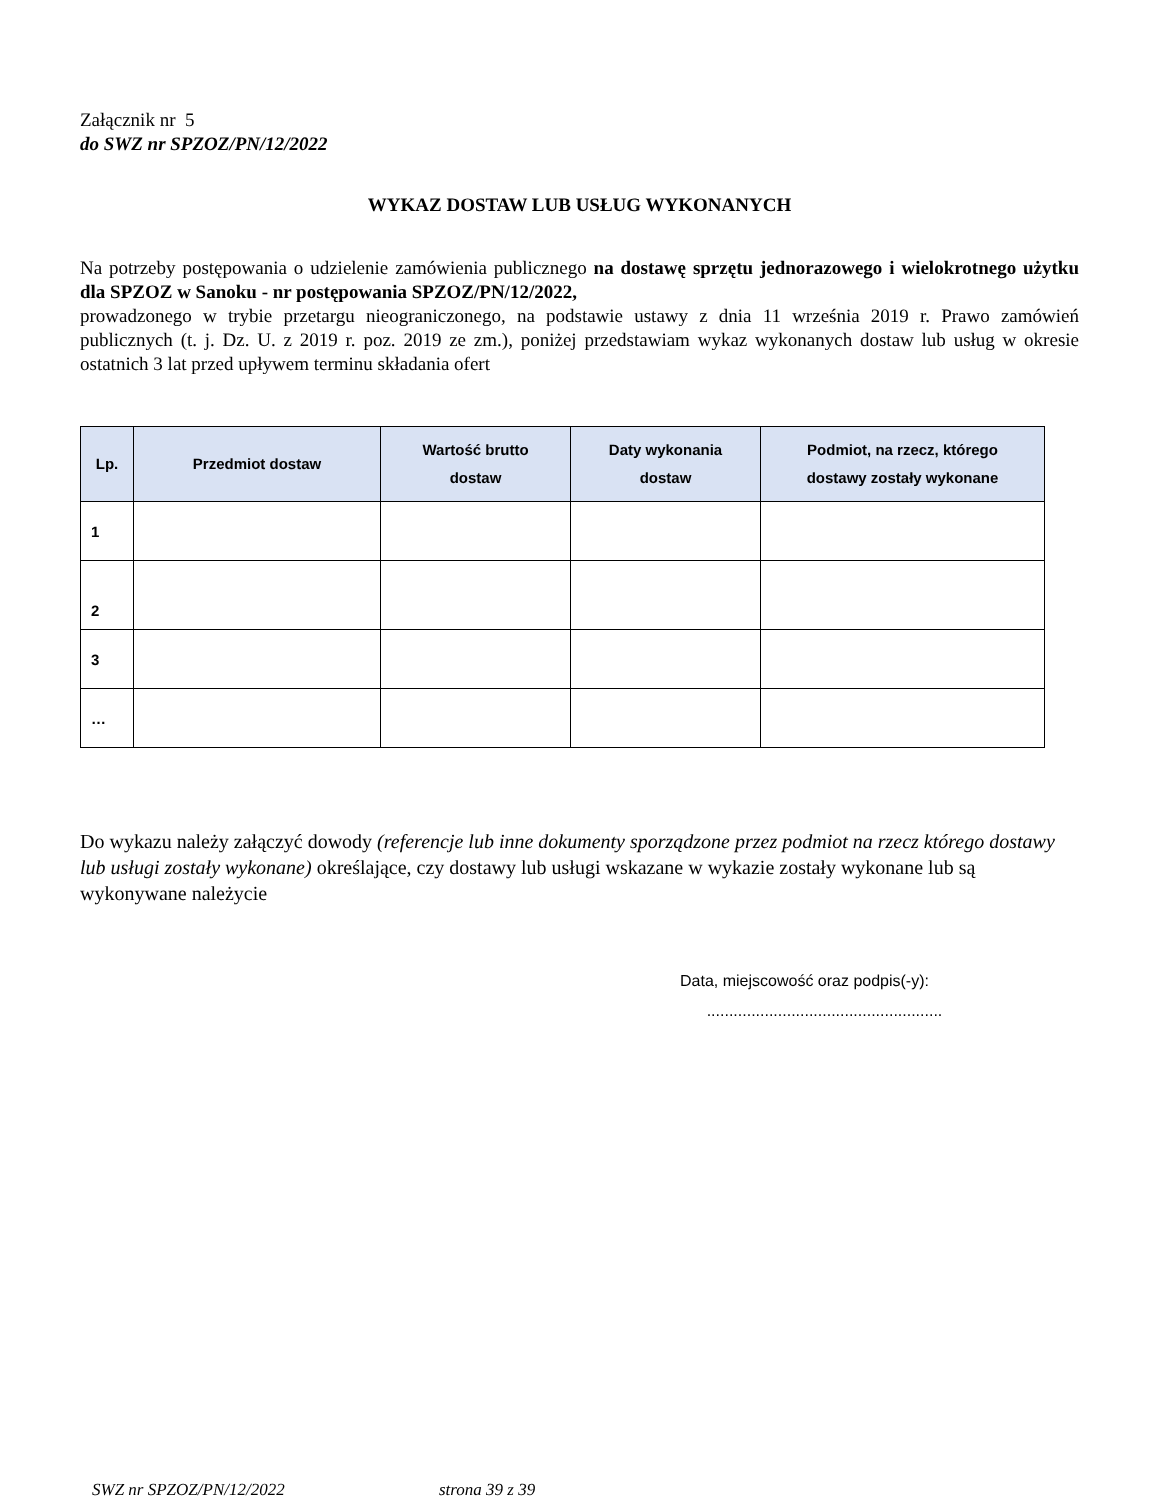Załącznik nr 5
do SWZ nr SPZOZ/PN/12/2022
WYKAZ DOSTAW LUB USŁUG WYKONANYCH
Na potrzeby postępowania o udzielenie zamówienia publicznego na dostawę sprzętu jednorazowego i wielokrotnego użytku dla SPZOZ w Sanoku - nr postępowania SPZOZ/PN/12/2022,
prowadzonego w trybie przetargu nieograniczonego, na podstawie ustawy z dnia 11 września 2019 r. Prawo zamówień publicznych (t. j. Dz. U. z 2019 r. poz. 2019 ze zm.), poniżej przedstawiam wykaz wykonanych dostaw lub usług w okresie ostatnich 3 lat przed upływem terminu składania ofert
| Lp. | Przedmiot dostaw | Wartość brutto dostaw | Daty wykonania dostaw | Podmiot, na rzecz, którego dostawy zostały wykonane |
| --- | --- | --- | --- | --- |
| 1 | | | | |
| 2 | | | | |
| 3 | | | | |
| … | | | | |
Do wykazu należy załączyć dowody (referencje lub inne dokumenty sporządzone przez podmiot na rzecz którego dostawy lub usługi zostały wykonane) określające, czy dostawy lub usługi wskazane w wykazie zostały wykonane lub są wykonywane należycie
Data, miejscowość oraz podpis(-y):
.....................................................
SWZ nr SPZOZ/PN/12/2022 strona 39 z 39